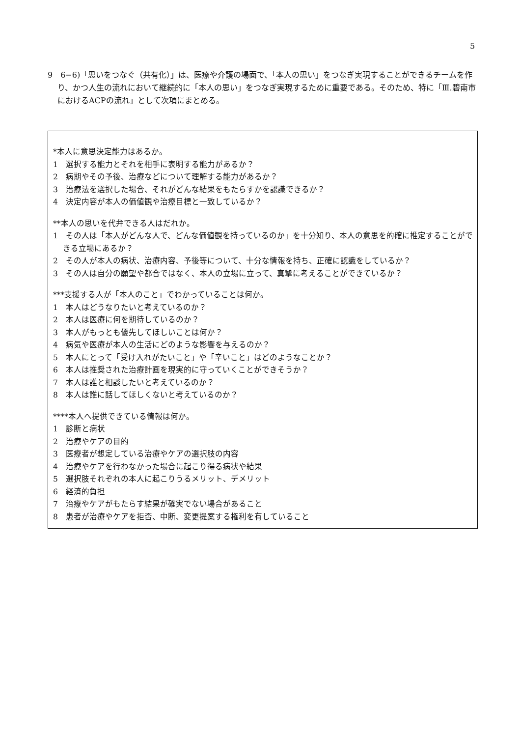5
9　6−6)「思いをつなぐ（共有化）」は、医療や介護の場面で、「本人の思い」をつなぎ実現することができるチームを作り、かつ人生の流れにおいて継続的に「本人の思い」をつなぎ実現するために重要である。そのため、特に「Ⅲ.碧南市におけるACPの流れ」として次項にまとめる。
*本人に意思決定能力はあるか。
1　選択する能力とそれを相手に表明する能力があるか？
2　病期やその予後、治療などについて理解する能力があるか？
3　治療法を選択した場合、それがどんな結果をもたらすかを認識できるか？
4　決定内容が本人の価値観や治療目標と一致しているか？
**本人の思いを代弁できる人はだれか。
1　その人は「本人がどんな人で、どんな価値観を持っているのか」を十分知り、本人の意思を的確に推定することができる立場にあるか？
2　その人が本人の病状、治療内容、予後等について、十分な情報を持ち、正確に認識をしているか？
3　その人は自分の願望や都合ではなく、本人の立場に立って、真摯に考えることができているか？
***支援する人が「本人のこと」でわかっていることは何か。
1　本人はどうなりたいと考えているのか？
2　本人は医療に何を期待しているのか？
3　本人がもっとも優先してほしいことは何か？
4　病気や医療が本人の生活にどのような影響を与えるのか？
5　本人にとって「受け入れがたいこと」や「辛いこと」はどのようなことか？
6　本人は推奨された治療計画を現実的に守っていくことができそうか？
7　本人は誰と相談したいと考えているのか？
8　本人は誰に話してほしくないと考えているのか？
****本人へ提供できている情報は何か。
1　診断と病状
2　治療やケアの目的
3　医療者が想定している治療やケアの選択肢の内容
4　治療やケアを行わなかった場合に起こり得る病状や結果
5　選択肢それぞれの本人に起こりうるメリット、デメリット
6　経済的負担
7　治療やケアがもたらす結果が確実でない場合があること
8　患者が治療やケアを拒否、中断、変更提案する権利を有していること